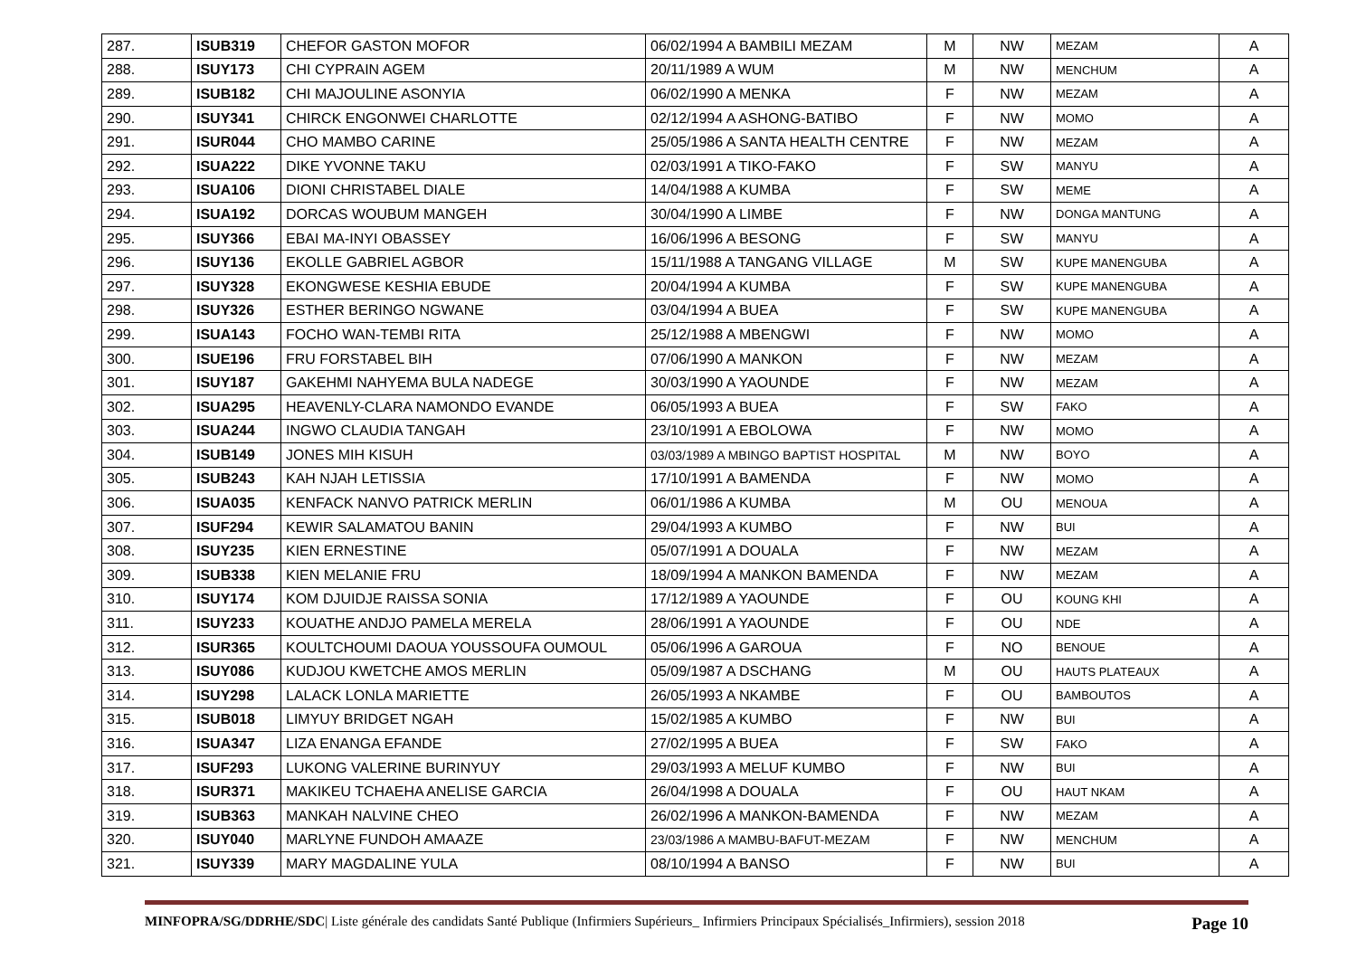| 287. | ISUB319 | CHEFOR GASTON MOFOR | 06/02/1994 A BAMBILI MEZAM | M | NW | MEZAM | A |
| 288. | ISUY173 | CHI CYPRAIN AGEM | 20/11/1989 A WUM | M | NW | MENCHUM | A |
| 289. | ISUB182 | CHI MAJOULINE ASONYIA | 06/02/1990 A MENKA | F | NW | MEZAM | A |
| 290. | ISUY341 | CHIRCK ENGONWEI CHARLOTTE | 02/12/1994 A ASHONG-BATIBO | F | NW | MOMO | A |
| 291. | ISUR044 | CHO MAMBO CARINE | 25/05/1986 A SANTA HEALTH CENTRE | F | NW | MEZAM | A |
| 292. | ISUA222 | DIKE YVONNE TAKU | 02/03/1991 A TIKO-FAKO | F | SW | MANYU | A |
| 293. | ISUA106 | DIONI CHRISTABEL DIALE | 14/04/1988 A KUMBA | F | SW | MEME | A |
| 294. | ISUA192 | DORCAS WOUBUM MANGEH | 30/04/1990 A LIMBE | F | NW | DONGA MANTUNG | A |
| 295. | ISUY366 | EBAI MA-INYI OBASSEY | 16/06/1996 A BESONG | F | SW | MANYU | A |
| 296. | ISUY136 | EKOLLE GABRIEL AGBOR | 15/11/1988 A TANGANG VILLAGE | M | SW | KUPE MANENGUBA | A |
| 297. | ISUY328 | EKONGWESE KESHIA EBUDE | 20/04/1994 A KUMBA | F | SW | KUPE MANENGUBA | A |
| 298. | ISUY326 | ESTHER BERINGO NGWANE | 03/04/1994 A BUEA | F | SW | KUPE MANENGUBA | A |
| 299. | ISUA143 | FOCHO WAN-TEMBI RITA | 25/12/1988 A MBENGWI | F | NW | MOMO | A |
| 300. | ISUE196 | FRU FORSTABEL BIH | 07/06/1990 A MANKON | F | NW | MEZAM | A |
| 301. | ISUY187 | GAKEHMI NAHYEMA BULA NADEGE | 30/03/1990 A YAOUNDE | F | NW | MEZAM | A |
| 302. | ISUA295 | HEAVENLY-CLARA NAMONDO EVANDE | 06/05/1993 A BUEA | F | SW | FAKO | A |
| 303. | ISUA244 | INGWO CLAUDIA TANGAH | 23/10/1991 A EBOLOWA | F | NW | MOMO | A |
| 304. | ISUB149 | JONES MIH KISUH | 03/03/1989 A MBINGO BAPTIST HOSPITAL | M | NW | BOYO | A |
| 305. | ISUB243 | KAH NJAH LETISSIA | 17/10/1991 A BAMENDA | F | NW | MOMO | A |
| 306. | ISUA035 | KENFACK NANVO PATRICK MERLIN | 06/01/1986 A KUMBA | M | OU | MENOUA | A |
| 307. | ISUF294 | KEWIR SALAMATOU BANIN | 29/04/1993 A KUMBO | F | NW | BUI | A |
| 308. | ISUY235 | KIEN ERNESTINE | 05/07/1991 A DOUALA | F | NW | MEZAM | A |
| 309. | ISUB338 | KIEN MELANIE FRU | 18/09/1994 A MANKON BAMENDA | F | NW | MEZAM | A |
| 310. | ISUY174 | KOM DJUIDJE RAISSA SONIA | 17/12/1989 A YAOUNDE | F | OU | KOUNG KHI | A |
| 311. | ISUY233 | KOUATHE ANDJO PAMELA MERELA | 28/06/1991 A YAOUNDE | F | OU | NDE | A |
| 312. | ISUR365 | KOULTCHOUMI DAOUA YOUSSOUFA OUMOUL | 05/06/1996 A GAROUA | F | NO | BENOUE | A |
| 313. | ISUY086 | KUDJOU KWETCHE AMOS MERLIN | 05/09/1987 A DSCHANG | M | OU | HAUTS PLATEAUX | A |
| 314. | ISUY298 | LALACK LONLA MARIETTE | 26/05/1993 A NKAMBE | F | OU | BAMBOUTOS | A |
| 315. | ISUB018 | LIMYUY BRIDGET NGAH | 15/02/1985 A KUMBO | F | NW | BUI | A |
| 316. | ISUA347 | LIZA ENANGA EFANDE | 27/02/1995 A BUEA | F | SW | FAKO | A |
| 317. | ISUF293 | LUKONG VALERINE BURINYUY | 29/03/1993 A MELUF KUMBO | F | NW | BUI | A |
| 318. | ISUR371 | MAKIKEU TCHAEHA ANELISE GARCIA | 26/04/1998 A DOUALA | F | OU | HAUT NKAM | A |
| 319. | ISUB363 | MANKAH NALVINE CHEO | 26/02/1996 A MANKON-BAMENDA | F | NW | MEZAM | A |
| 320. | ISUY040 | MARLYNE FUNDOH AMAAZE | 23/03/1986 A MAMBU-BAFUT-MEZAM | F | NW | MENCHUM | A |
| 321. | ISUY339 | MARY MAGDALINE YULA | 08/10/1994 A BANSO | F | NW | BUI | A |
MINFOPRA/SG/DDRHE/SDC| Liste générale des candidats Santé Publique (Infirmiers Supérieurs_ Infirmiers Principaux Spécialisés_Infirmiers), session 2018 Page 10